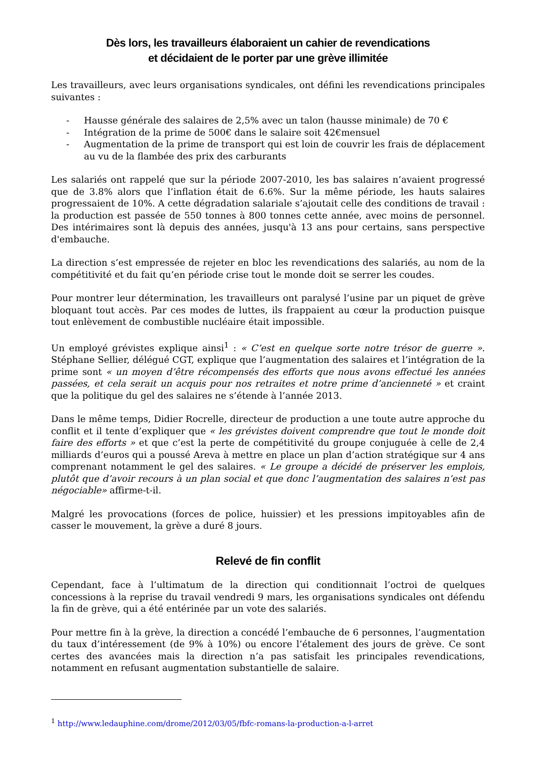Dès lors, les travailleurs élaboraient un cahier de revendications
et décidaient de le porter par une grève illimitée
Les travailleurs, avec leurs organisations syndicales, ont défini les revendications principales suivantes :
- Hausse générale des salaires de 2,5% avec un talon (hausse minimale) de 70 €
- Intégration de la prime de 500€ dans le salaire soit 42€mensuel
- Augmentation de la prime de transport qui est loin de couvrir les frais de déplacement au vu de la flambée des prix des carburants
Les salariés ont rappelé que sur la période 2007-2010, les bas salaires n’avaient progressé que de 3.8% alors que l’inflation était de 6.6%. Sur la même période, les hauts salaires progressaient de 10%. A cette dégradation salariale s’ajoutait celle des conditions de travail : la production est passée de 550 tonnes à 800 tonnes cette année, avec moins de personnel. Des intérimaires sont là depuis des années, jusqu'à 13 ans pour certains, sans perspective d'embauche.
La direction s’est empressée de rejeter en bloc les revendications des salariés, au nom de la compétitivité et du fait qu’en période crise tout le monde doit se serrer les coudes.
Pour montrer leur détermination, les travailleurs ont paralysé l’usine par un piquet de grève bloquant tout accès. Par ces modes de luttes, ils frappaient au cœur la production puisque tout enlèvement de combustible nucléaire était impossible.
Un employé grévistes explique ainsi<sup>1</sup> : « C’est en quelque sorte notre trésor de guerre ». Stéphane Sellier, délégué CGT, explique que l’augmentation des salaires et l’intégration de la prime sont « un moyen d’être récompensés des efforts que nous avons effectué les années passées, et cela serait un acquis pour nos retraites et notre prime d’ancienneté » et craint que la politique du gel des salaires ne s’étende à l’année 2013.
Dans le même temps, Didier Rocrelle, directeur de production a une toute autre approche du conflit et il tente d’expliquer que « les grévistes doivent comprendre que tout le monde doit faire des efforts » et que c’est la perte de compétitivité du groupe conjuguée à celle de 2,4 milliards d’euros qui a poussé Areva à mettre en place un plan d’action stratégique sur 4 ans comprenant notamment le gel des salaires. « Le groupe a décidé de préserver les emplois, plutôt que d’avoir recours à un plan social et que donc l’augmentation des salaires n’est pas négociable» affirme-t-il.
Malgré les provocations (forces de police, huissier) et les pressions impitoyables afin de casser le mouvement, la grève a duré 8 jours.
Relevé de fin conflit
Cependant, face à l’ultimatum de la direction qui conditionnait l’octroi de quelques concessions à la reprise du travail vendredi 9 mars, les organisations syndicales ont défendu la fin de grève, qui a été entérinée par un vote des salariés.
Pour mettre fin à la grève, la direction a concédé l’embauche de 6 personnes, l’augmentation du taux d’intéressement (de 9% à 10%) ou encore l’étalement des jours de grève. Ce sont certes des avancées mais la direction n’a pas satisfait les principales revendications, notamment en refusant augmentation substantielle de salaire.
<sup>1</sup> http://www.ledauphine.com/drome/2012/03/05/fbfc-romans-la-production-a-l-arret